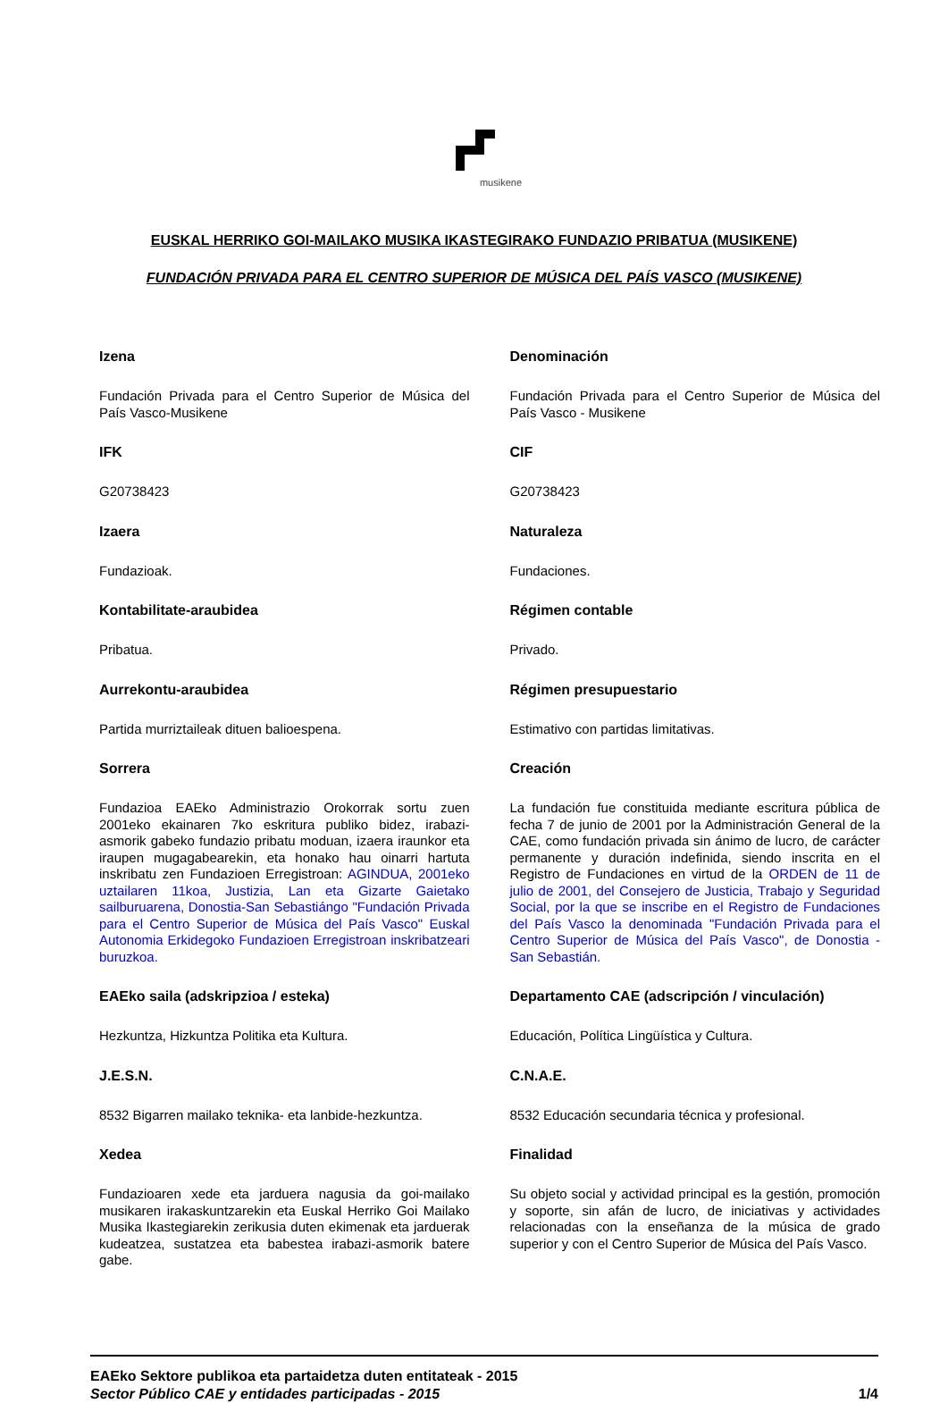musikene
EUSKAL HERRIKO GOI-MAILAKO MUSIKA IKASTEGIRAKO FUNDAZIO PRIBATUA (MUSIKENE)
FUNDACIÓN PRIVADA PARA EL CENTRO SUPERIOR DE MÚSICA DEL PAÍS VASCO (MUSIKENE)
Izena
Fundación Privada para el Centro Superior de Música del País Vasco-Musikene
IFK
G20738423
Izaera
Fundazioak.
Kontabilitate-araubidea
Pribatua.
Aurrekontu-araubidea
Partida murriztaileak dituen balioespena.
Sorrera
Fundazioa EAEko Administrazio Orokorrak sortu zuen 2001eko ekainaren 7ko eskritura publiko bidez, irabazi-asmorik gabeko fundazio pribatu moduan, izaera iraunkor eta iraupen mugagabearekin, eta honako hau oinarri hartuta inskribatu zen Fundazioen Erregistroan: AGINDUA, 2001eko uztailaren 11koa, Justizia, Lan eta Gizarte Gaietako sailburuarena, Donostia-San Sebastiángo "Fundación Privada para el Centro Superior de Música del País Vasco" Euskal Autonomia Erkidegoko Fundazioen Erregistroan inskribatzeari buruzkoa.
EAEko saila (adskripzioa / esteka)
Hezkuntza, Hizkuntza Politika eta Kultura.
J.E.S.N.
8532 Bigarren mailako teknika- eta lanbide-hezkuntza.
Xedea
Fundazioaren xede eta jarduera nagusia da goi-mailako musikaren irakaskuntzarekin eta Euskal Herriko Goi Mailako Musika Ikastegiarekin zerikusia duten ekimenak eta jarduerak kudeatzea, sustatzea eta babestea irabazi-asmorik batere gabe.
Denominación
Fundación Privada para el Centro Superior de Música del País Vasco - Musikene
CIF
G20738423
Naturaleza
Fundaciones.
Régimen contable
Privado.
Régimen presupuestario
Estimativo con partidas limitativas.
Creación
La fundación fue constituida mediante escritura pública de fecha 7 de junio de 2001 por la Administración General de la CAE, como fundación privada sin ánimo de lucro, de carácter permanente y duración indefinida, siendo inscrita en el Registro de Fundaciones en virtud de la ORDEN de 11 de julio de 2001, del Consejero de Justicia, Trabajo y Seguridad Social, por la que se inscribe en el Registro de Fundaciones del País Vasco la denominada "Fundación Privada para el Centro Superior de Música del País Vasco", de Donostia - San Sebastián.
Departamento CAE (adscripción / vinculación)
Educación, Política Lingüística y Cultura.
C.N.A.E.
8532 Educación secundaria técnica y profesional.
Finalidad
Su objeto social y actividad principal es la gestión, promoción y soporte, sin afán de lucro, de iniciativas y actividades relacionadas con la enseñanza de la música de grado superior y con el Centro Superior de Música del País Vasco.
EAEko Sektore publikoa eta partaidetza duten entitateak - 2015
Sector Público CAE y entidades participadas - 2015 1/4